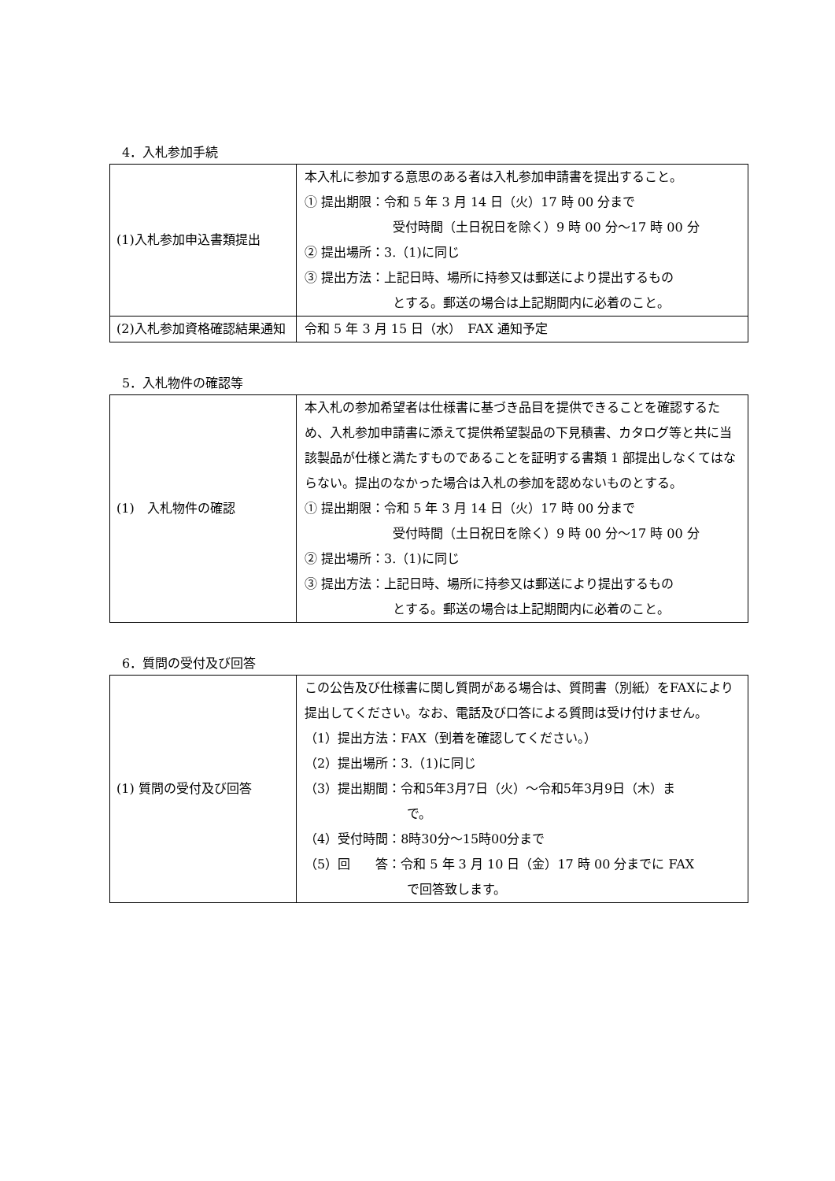4．入札参加手続
| (1)入札参加申込書類提出 | 本入札に参加する意思のある者は入札参加申請書を提出すること。 ① 提出期限：令和 5 年 3 月 14 日（火）17 時 00 分まで 受付時間（土日祝日を除く）9 時 00 分～17 時 00 分 ② 提出場所：3.（1)に同じ ③ 提出方法：上記日時、場所に持参又は郵送により提出するもの とする。郵送の場合は上記期間内に必着のこと。 |
| (2)入札参加資格確認結果通知 | 令和 5 年 3 月 15 日（水） FAX 通知予定 |
5．入札物件の確認等
| (1) 入札物件の確認 | 本入札の参加希望者は仕様書に基づき品目を提供できることを確認するため、入札参加申請書に添えて提供希望製品の下見積書、カタログ等と共に当該製品が仕様と満たすものであることを証明する書類 1 部提出しなくてはならない。提出のなかった場合は入札の参加を認めないものとする。 ① 提出期限：令和 5 年 3 月 14 日（火）17 時 00 分まで 受付時間（土日祝日を除く）9 時 00 分～17 時 00 分 ② 提出場所：3.（1)に同じ ③ 提出方法：上記日時、場所に持参又は郵送により提出するもの とする。郵送の場合は上記期間内に必着のこと。 |
6．質問の受付及び回答
| (1) 質問の受付及び回答 | この公告及び仕様書に関し質問がある場合は、質問書（別紙）をFAXにより提出してください。なお、電話及び口答による質問は受け付けません。 （1）提出方法：FAX（到着を確認してください。） （2）提出場所：3.（1)に同じ （3）提出期間：令和5年3月7日（火）～令和5年3月9日（木）ま で。 （4）受付時間：8時30分～15時00分まで （5）回 答：令和 5 年 3 月 10 日（金）17 時 00 分までに FAX で回答致します。 |